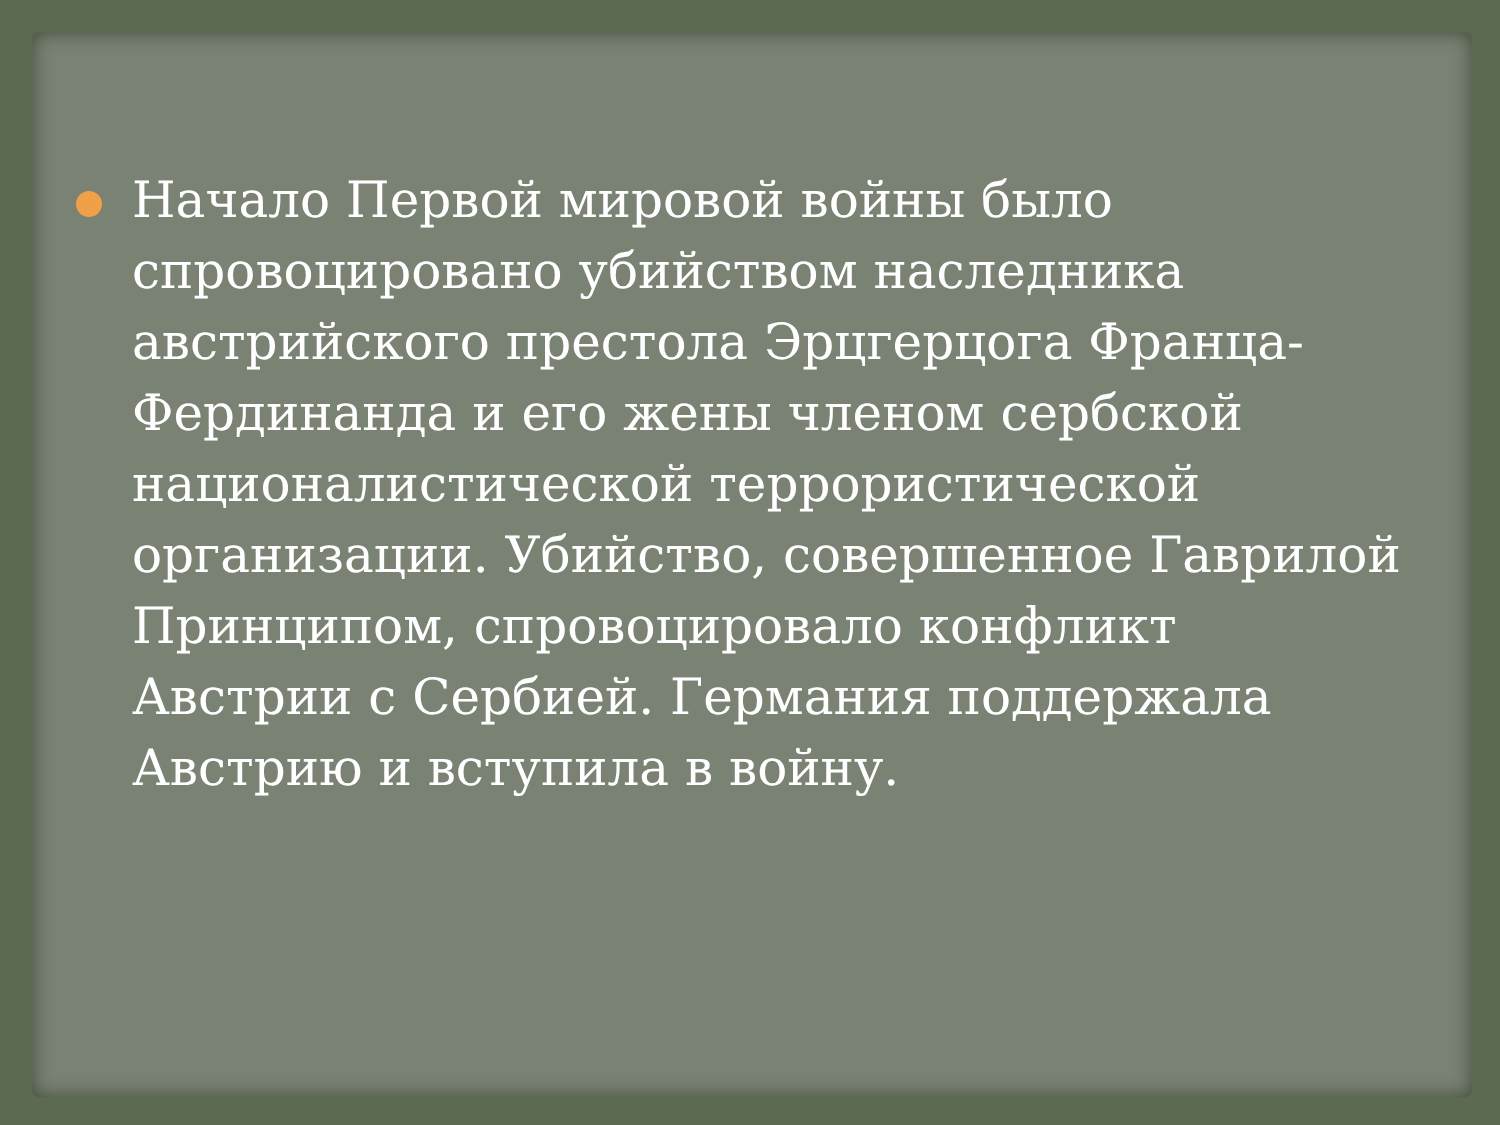Начало Первой мировой войны было спровоцировано убийством наследника австрийского престола Эрцгерцога Франца-Фердинанда и его жены членом сербской националистической террористической организации. Убийство, совершенное Гаврилой Принципом, спровоцировало конфликт Австрии с Сербией. Германия поддержала Австрию и вступила в войну.